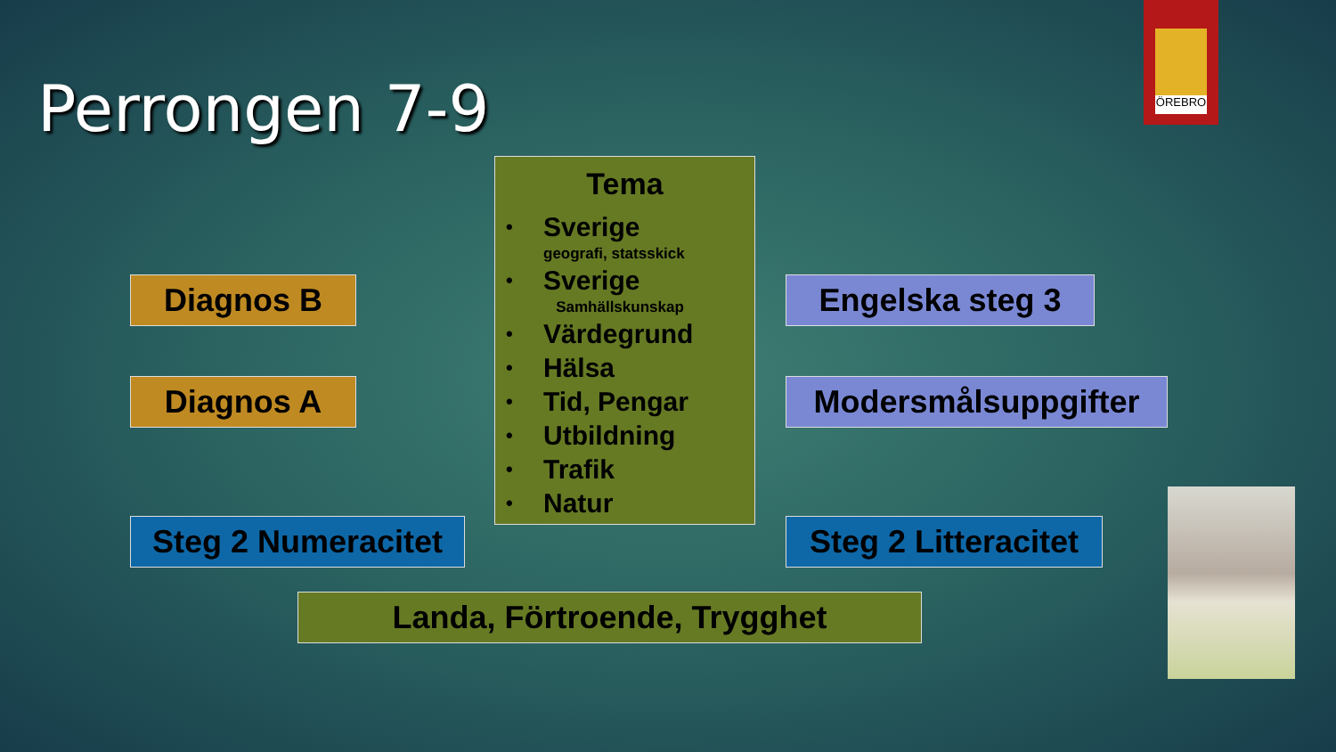Perrongen 7-9
ÖREBRO
Tema
• Sverige
geografi, statsskick
• Sverige
Samhällskunskap
• Värdegrund
• Hälsa
• Tid, Pengar
• Utbildning
• Trafik
• Natur
Diagnos B Engelska steg 3
Diagnos A Modersmålsuppgifter
Steg 2 Numeracitet
Steg 2 Litteracitet
Landa, Förtroende, Trygghet